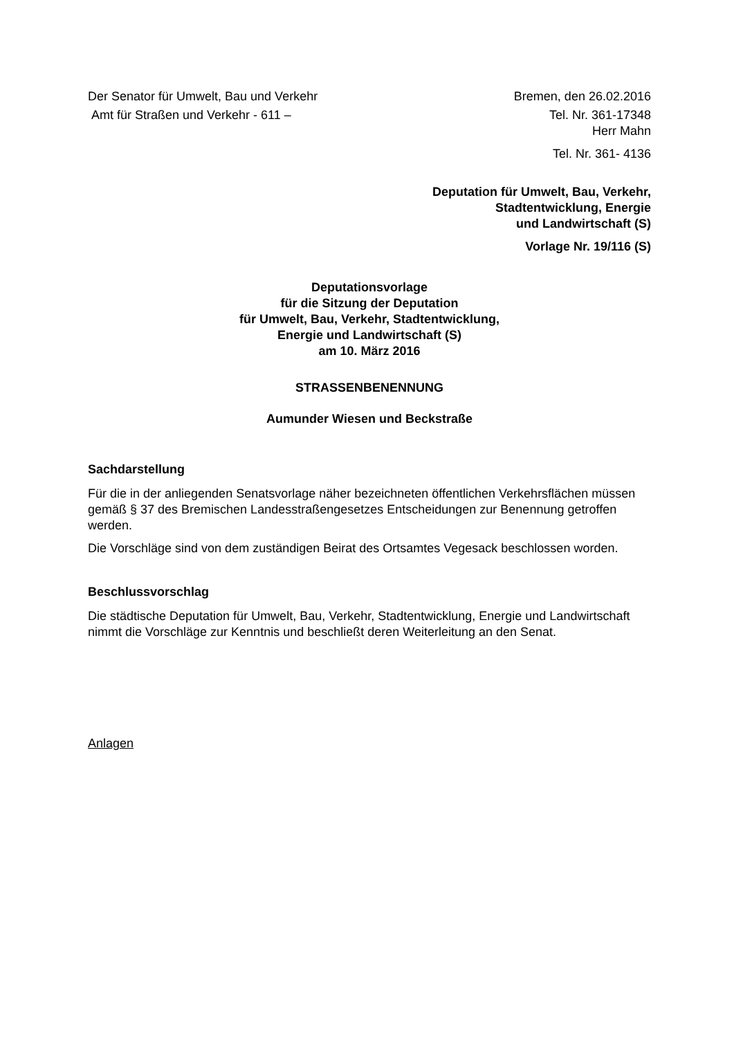Der Senator für Umwelt, Bau und Verkehr
Bremen, den 26.02.2016
Amt für Straßen und Verkehr - 611 –
Tel. Nr. 361-17348
Herr Mahn
Tel. Nr. 361- 4136
Deputation für Umwelt, Bau, Verkehr,
Stadtentwicklung, Energie
und Landwirtschaft (S)
Vorlage Nr. 19/116 (S)
Deputationsvorlage
für die Sitzung der Deputation
für Umwelt, Bau, Verkehr, Stadtentwicklung,
Energie und Landwirtschaft (S)
am 10. März 2016
STRASSENBENENNUNG
Aumunder Wiesen und Beckstraße
Sachdarstellung
Für die in der anliegenden Senatsvorlage näher bezeichneten öffentlichen Verkehrsflächen müssen gemäß § 37 des Bremischen Landesstraßengesetzes Entscheidungen zur Benennung getroffen werden.
Die Vorschläge sind von dem zuständigen Beirat des Ortsamtes Vegesack beschlossen worden.
Beschlussvorschlag
Die städtische Deputation für Umwelt, Bau, Verkehr, Stadtentwicklung, Energie und Landwirtschaft nimmt die Vorschläge zur Kenntnis und beschließt deren Weiterleitung an den Senat.
Anlagen